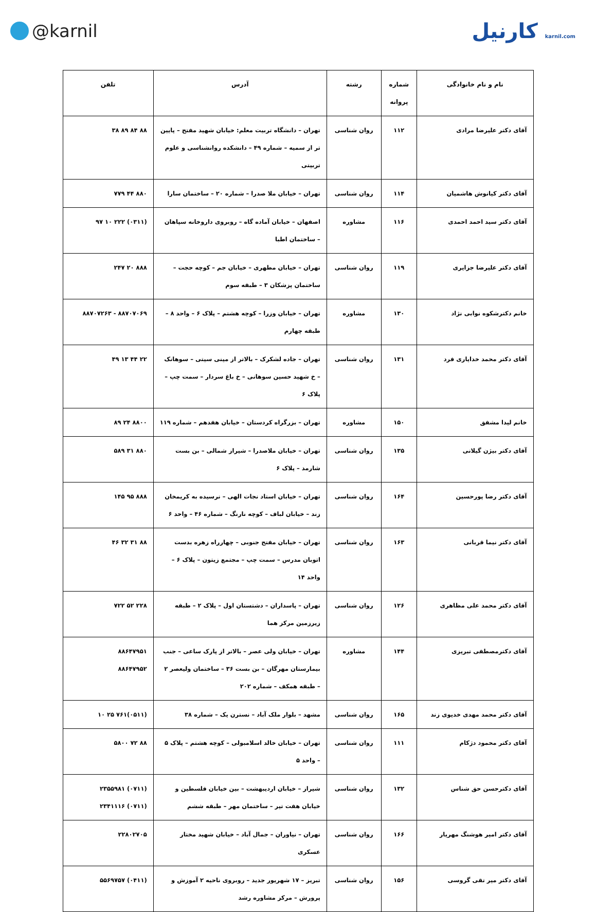@karnil
کارنیل karnil.com
| نام و نام خانوادگی | شماره پروانه | رشته | آدرس | تلفن |
| --- | --- | --- | --- | --- |
| آقای دکتر علیرضا مرادی | ۱۱۲ | روان شناسی | تهران – دانشگاه تربیت معلم: خیابان شهید مفتح – پایین تر از سمیه – شماره ۴۹ – دانشکده روانشناسی و علوم تربیتی | ۸۸ ۸۴ ۸۹ ۳۸ |
| آقای دکتر کیانوش هاشمیان | ۱۱۴ | روان شناسی | تهران – خیابان ملا صدرا – شماره ۲۰ – ساختمان سارا | ۸۸۰ ۴۴ ۷۷۹ |
| آقای دکتر سید احمد احمدی | ۱۱۶ | مشاوره | اصفهان – خیابان آماده گاه – روبروی داروخانه سپاهان – ساختمان اطبا | (۰۳۱۱) ۲۲۲ ۱۰ ۹۷ |
| آقای دکتر علیرضا جزایری | ۱۱۹ | روان شناسی | تهران – خیابان مطهری – خیابان جم – کوچه حجت – ساختمان پزشکان ۳ – طبقه سوم | ۸۸۸ ۲۰ ۲۴۷ |
| خانم دکترشکوه نوابی نژاد | ۱۳۰ | مشاوره | تهران – خیابان وزرا – کوچه هشتم – پلاک ۶ – واحد ۸ – طبقه چهارم | ۸۸۷۰۷۰۶۹ - ۸۸۷۰۷۲۶۳ |
| آقای دکتر محمد خدایاری فرد | ۱۳۱ | روان شناسی | تهران – جاده لشکرک – بالاتر از مینی سیتی – سوهانک – خ شهید حسین سوهانی – خ باغ سردار – سمت چپ – پلاک ۶ | ۲۲ ۴۴ ۱۳ ۴۹ |
| خانم لیدا مشفق | ۱۵۰ | مشاوره | تهران – بزرگراه کردستان – خیابان هفدهم – شماره ۱۱۹ | ۸۸۰۰ ۲۴ ۸۹ |
| آقای دکتر بیژن گیلانی | ۱۳۵ | روان شناسی | تهران – خیابان ملاصدرا – شیراز شمالی – بن بست شارمد – پلاک ۶ | ۸۸۰ ۳۱ ۵۸۹ |
| آقای دکتر رضا پورحسین | ۱۶۴ | روان شناسی | تهران – خیابان استاد نجات الهی – نرسیده به کریمخان زند – خیابان لباف – کوچه نارنگ – شماره ۴۶ – واحد ۶ | ۸۸۸ ۹۵ ۱۴۵ |
| آقای دکتر نیما قربانی | ۱۶۳ | روان شناسی | تهران – خیابان مفتح جنوبی – چهارراه زهره بدست اتوبان مدرس – سمت چپ – مجتمع زیتون – پلاک ۶ – واحد ۱۴ | ۸۸ ۳۱ ۳۲ ۴۶ |
| آقای دکتر محمد علی مظاهری | ۱۲۶ | روان شناسی | تهران – پاسداران – دشتستان اول – پلاک ۲ – طبقه زیرزمین مرکز هما | ۲۲۸ ۵۲ ۷۲۲ |
| آقای دکترمصطفی تبریزی | ۱۴۴ | مشاوره | تهران – خیابان ولی عصر – بالاتر از پارک ساعی – جنب بیمارستان مهرگان – بن بست ۳۶ – ساختمان ولیعصر ۲ – طبقه همکف – شماره ۲۰۲ | ۸۸۶۴۷۹۵۱ ۸۸۶۴۷۹۵۲ |
| آقای دکتر محمد مهدی خدیوی زند | ۱۶۵ | روان شناسی | مشهد – بلوار ملک آباد – نسترن یک – شماره ۳۸ | (۰۵۱۱)۷۶۱ ۲۵ ۱۰ |
| آقای دکتر محمود دژکام | ۱۱۱ | روان شناسی | تهران – خیابان خالد اسلامبولی – کوچه هشتم – پلاک ۵ – واحد ۵ | ۸۸ ۷۲ ۵۸۰۰ |
| آقای دکترحسن حق شناس | ۱۳۲ | روان شناسی | شیراز – خیابان اردیبهشت – بین خیابان فلسطین و خیابان هفت تیر – ساختمان مهر – طبقه ششم | (۰۷۱۱) ۲۳۵۵۹۸۱ (۰۷۱۱) ۲۳۴۱۱۱۶ |
| آقای دکتر امیر هوشنگ مهریار | ۱۶۶ | روان شناسی | تهران – نیاوران – جمال آباد – خیابان شهید مختار عسکری | ۲۲۸۰۲۷۰۵ |
| آقای دکتر میر تقی گروسی | ۱۵۶ | روان شناسی | تبریز – ۱۷ شهریور جدید – روبروی ناحیه ۲ آموزش و پرورش – مرکز مشاوره رشد | (۰۴۱۱) ۵۵۶۹۷۵۷ |